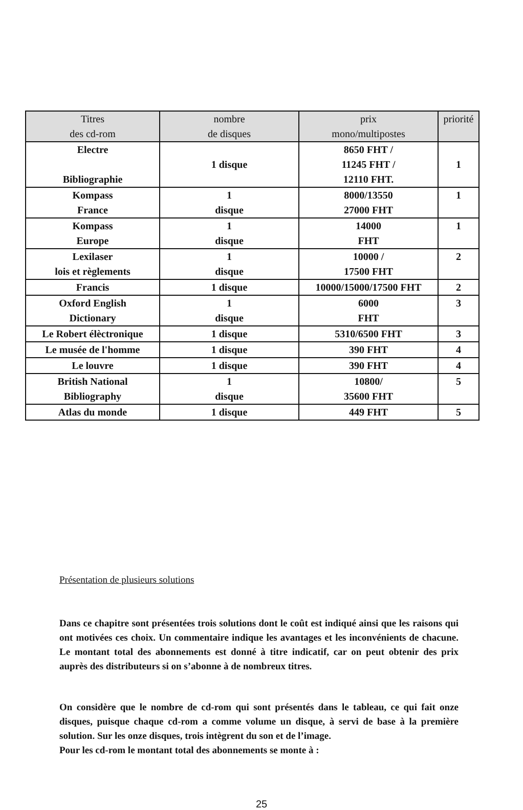| Titres des cd-rom | nombre de disques | prix mono/multipostes | priorité |
| --- | --- | --- | --- |
| Electre Bibliographie | 1 disque | 8650 FHT / 11245 FHT / 12110 FHT. | 1 |
| Kompass France | 1 disque | 8000/13550 27000 FHT | 1 |
| Kompass Europe | 1 disque | 14000 FHT | 1 |
| Lexilaser lois et règlements | 1 disque | 10000 / 17500 FHT | 2 |
| Francis | 1 disque | 10000/15000/17500 FHT | 2 |
| Oxford English Dictionary | 1 disque | 6000 FHT | 3 |
| Le Robert élèctronique | 1 disque | 5310/6500 FHT | 3 |
| Le musée de l'homme | 1 disque | 390 FHT | 4 |
| Le louvre | 1 disque | 390 FHT | 4 |
| British National Bibliography | 1 disque | 10800/ 35600 FHT | 5 |
| Atlas du monde | 1 disque | 449 FHT | 5 |
Présentation de plusieurs solutions
Dans ce chapitre sont présentées trois solutions dont le coût est indiqué ainsi que les raisons qui ont motivées ces choix. Un commentaire indique les avantages et les inconvénients de chacune. Le montant total des abonnements est donné à titre indicatif, car on peut obtenir des prix auprès des distributeurs si on s’abonne à de nombreux titres.
On considère que le nombre de cd-rom qui sont présentés dans le tableau, ce qui fait onze disques, puisque chaque cd-rom a comme volume un disque, à servi de base à la première solution. Sur les onze disques, trois intègrent du son et de l’image.
Pour les cd-rom le montant total des abonnements se monte à :
25